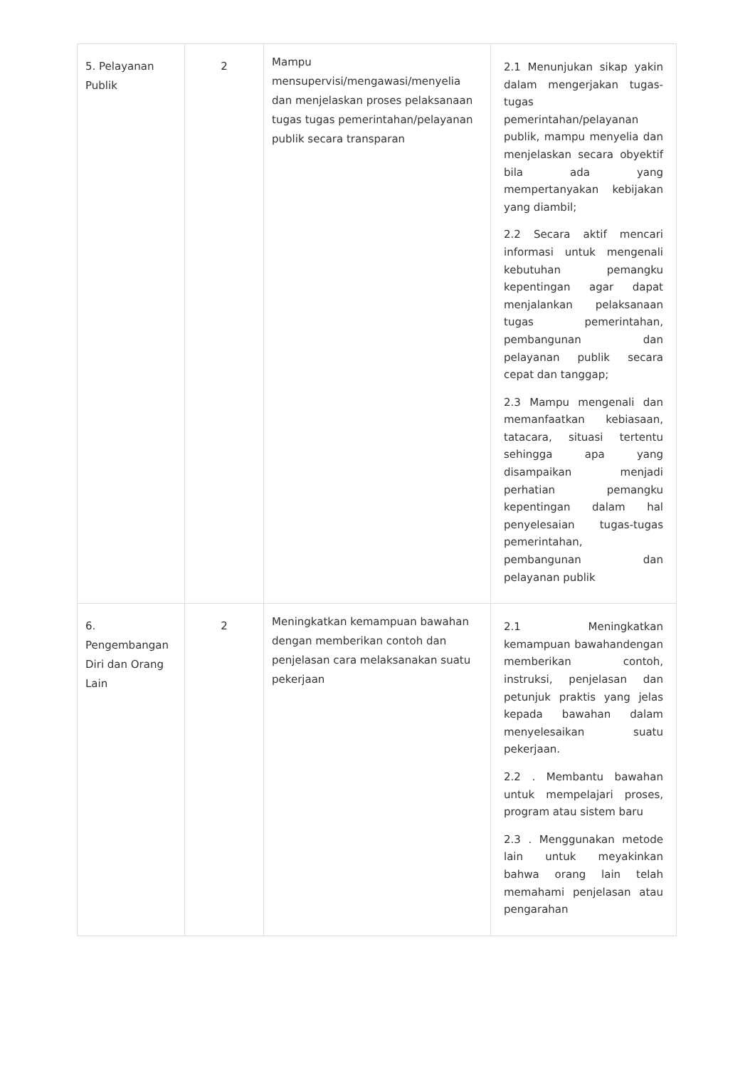| 5. Pelayanan Publik | 2 | Mampu mensupervisi/mengawasi/menyelia dan menjelaskan proses pelaksanaan tugas tugas pemerintahan/pelayanan publik secara transparan | 2.1 Menunjukan sikap yakin dalam mengerjakan tugas-tugas pemerintahan/pelayanan publik, mampu menyelia dan menjelaskan secara obyektif bila ada yang mempertanyakan kebijakan yang diambil; 2.2 Secara aktif mencari informasi untuk mengenali kebutuhan pemangku kepentingan agar dapat menjalankan pelaksanaan tugas pemerintahan, pembangunan dan pelayanan publik secara cepat dan tanggap; 2.3 Mampu mengenali dan memanfaatkan kebiasaan, tatacara, situasi tertentu sehingga apa yang disampaikan menjadi perhatian pemangku kepentingan dalam hal penyelesaian tugas-tugas pemerintahan, pembangunan dan pelayanan publik |
| 6. Pengembangan Diri dan Orang Lain | 2 | Meningkatkan kemampuan bawahan dengan memberikan contoh dan penjelasan cara melaksanakan suatu pekerjaan | 2.1 Meningkatkan kemampuan bawahandengan memberikan contoh, instruksi, penjelasan dan petunjuk praktis yang jelas kepada bawahan dalam menyelesaikan suatu pekerjaan. 2.2 . Membantu bawahan untuk mempelajari proses, program atau sistem baru 2.3 . Menggunakan metode lain untuk meyakinkan bahwa orang lain telah memahami penjelasan atau pengarahan |